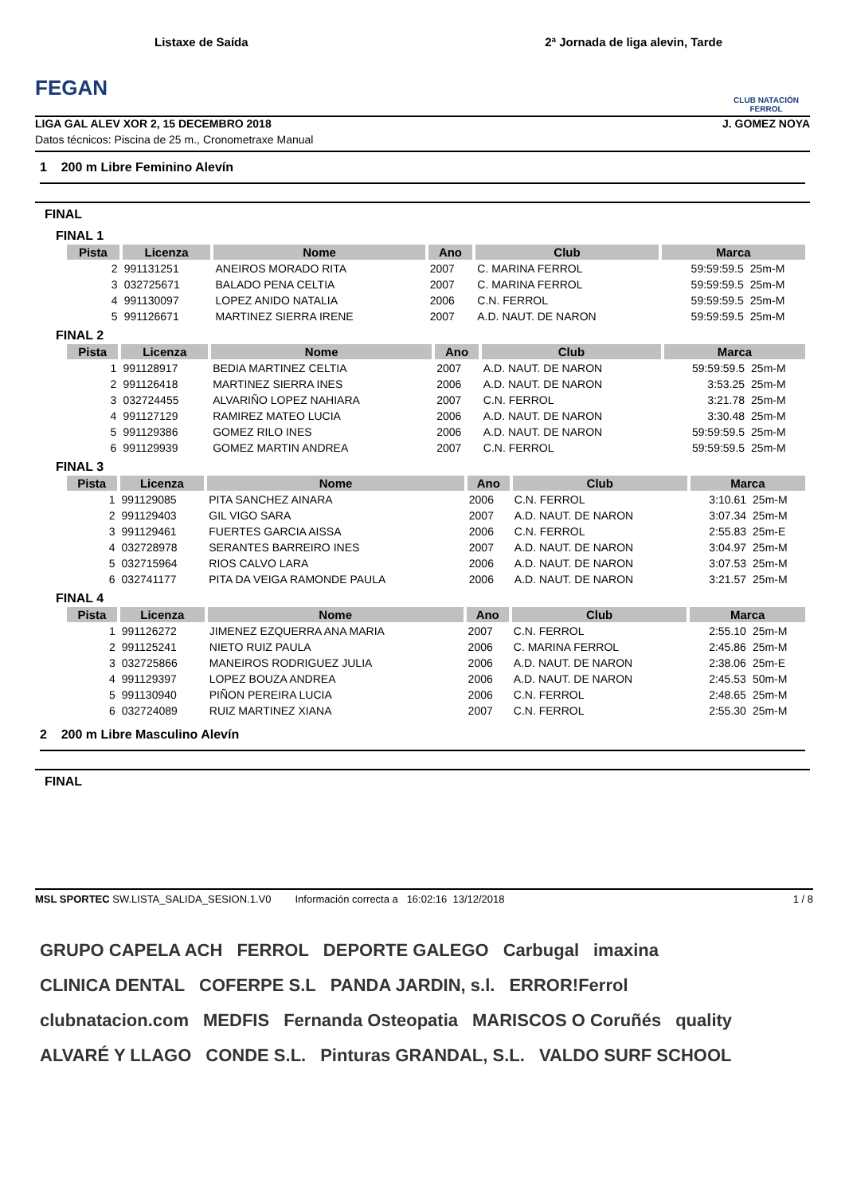FEGAN
Listaxe de Saída 2ª Jornada de liga alevin, Tarde
CLUB NATACIÓN FERROL
LIGA GAL ALEV XOR 2, 15 DECEMBRO 2018 J. GOMEZ NOYA
Datos técnicos: Piscina de 25 m., Cronometraxe Manual
1 200 m Libre Feminino Alevín
FINAL
FINAL 1
| Pista | Licenza | Nome | Ano | Club | Marca | |
| --- | --- | --- | --- | --- | --- | --- |
| 2 | 991131251 | ANEIROS MORADO RITA | 2007 | C. MARINA FERROL | 59:59:59.5 | 25m-M |
| 3 | 032725671 | BALADO PENA CELTIA | 2007 | C. MARINA FERROL | 59:59:59.5 | 25m-M |
| 4 | 991130097 | LOPEZ ANIDO NATALIA | 2006 | C.N. FERROL | 59:59:59.5 | 25m-M |
| 5 | 991126671 | MARTINEZ SIERRA IRENE | 2007 | A.D. NAUT. DE NARON | 59:59:59.5 | 25m-M |
FINAL 2
| Pista | Licenza | Nome | Ano | Club | Marca | |
| --- | --- | --- | --- | --- | --- | --- |
| 1 | 991128917 | BEDIA MARTINEZ CELTIA | 2007 | A.D. NAUT. DE NARON | 59:59:59.5 | 25m-M |
| 2 | 991126418 | MARTINEZ SIERRA INES | 2006 | A.D. NAUT. DE NARON | 3:53.25 | 25m-M |
| 3 | 032724455 | ALVARIÑO LOPEZ NAHIARA | 2007 | C.N. FERROL | 3:21.78 | 25m-M |
| 4 | 991127129 | RAMIREZ MATEO LUCIA | 2006 | A.D. NAUT. DE NARON | 3:30.48 | 25m-M |
| 5 | 991129386 | GOMEZ RILO INES | 2006 | A.D. NAUT. DE NARON | 59:59:59.5 | 25m-M |
| 6 | 991129939 | GOMEZ MARTIN ANDREA | 2007 | C.N. FERROL | 59:59:59.5 | 25m-M |
FINAL 3
| Pista | Licenza | Nome | Ano | Club | Marca | |
| --- | --- | --- | --- | --- | --- | --- |
| 1 | 991129085 | PITA SANCHEZ AINARA | 2006 | C.N. FERROL | 3:10.61 | 25m-M |
| 2 | 991129403 | GIL VIGO SARA | 2007 | A.D. NAUT. DE NARON | 3:07.34 | 25m-M |
| 3 | 991129461 | FUERTES GARCIA AISSA | 2006 | C.N. FERROL | 2:55.83 | 25m-E |
| 4 | 032728978 | SERANTES BARREIRO INES | 2007 | A.D. NAUT. DE NARON | 3:04.97 | 25m-M |
| 5 | 032715964 | RIOS CALVO LARA | 2006 | A.D. NAUT. DE NARON | 3:07.53 | 25m-M |
| 6 | 032741177 | PITA DA VEIGA RAMONDE PAULA | 2006 | A.D. NAUT. DE NARON | 3:21.57 | 25m-M |
FINAL 4
| Pista | Licenza | Nome | Ano | Club | Marca | |
| --- | --- | --- | --- | --- | --- | --- |
| 1 | 991126272 | JIMENEZ EZQUERRA ANA MARIA | 2007 | C.N. FERROL | 2:55.10 | 25m-M |
| 2 | 991125241 | NIETO RUIZ PAULA | 2006 | C. MARINA FERROL | 2:45.86 | 25m-M |
| 3 | 032725866 | MANEIROS RODRIGUEZ JULIA | 2006 | A.D. NAUT. DE NARON | 2:38.06 | 25m-E |
| 4 | 991129397 | LOPEZ BOUZA ANDREA | 2006 | A.D. NAUT. DE NARON | 2:45.53 | 50m-M |
| 5 | 991130940 | PIÑON PEREIRA LUCIA | 2006 | C.N. FERROL | 2:48.65 | 25m-M |
| 6 | 032724089 | RUIZ MARTINEZ XIANA | 2007 | C.N. FERROL | 2:55.30 | 25m-M |
2 200 m Libre Masculino Alevín
FINAL
MSL SPORTEC SW.LISTA_SALIDA_SESION.1.V0 Información correcta a 16:02:16 13/12/2018 1 / 8
GRUPO CAPELA ACH FERROL DEPORTE GALEGO Carbugal imaxina CLINICA DENTAL COFERPE S.L PANDA JARDIN, s.l. ERROR!Ferrol clubnatacion.com MEDFIS Fernanda Osteopatia MARISCOS O Coruñés quality ALVARÉ Y LLAGO CONDE S.L. Pinturas GRANDAL, S.L. VALDO SURF SCHOOL